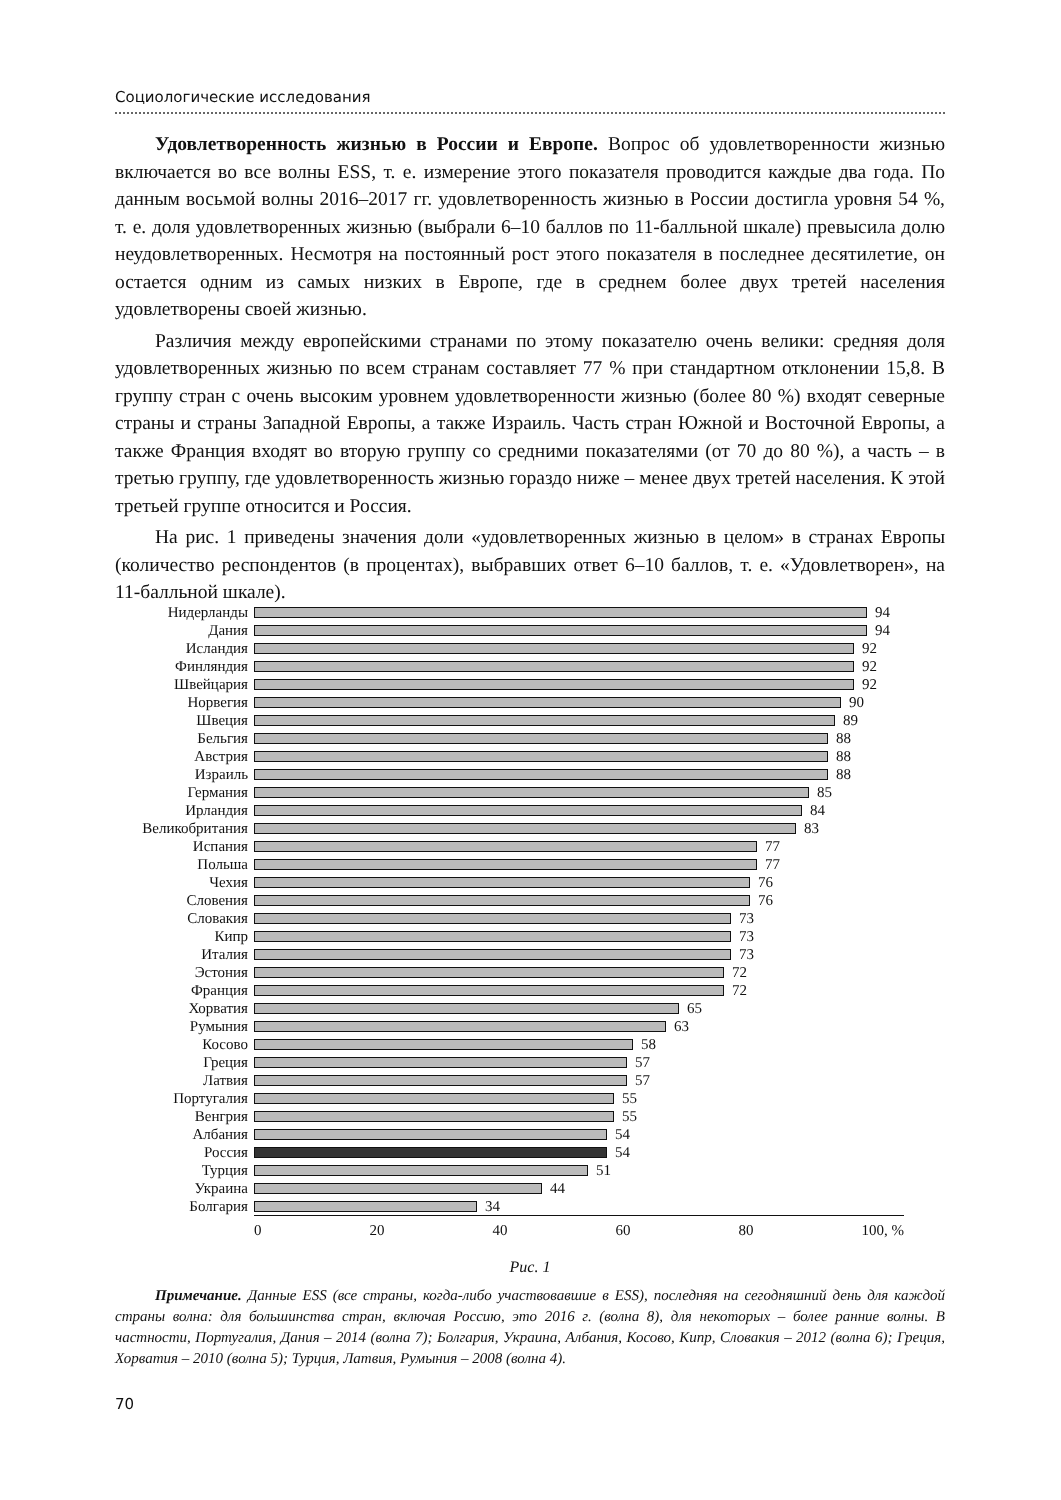Социологические исследования
Удовлетворенность жизнью в России и Европе. Вопрос об удовлетворенности жизнью включается во все волны ESS, т. е. измерение этого показателя проводится каждые два года. По данным восьмой волны 2016–2017 гг. удовлетворенность жизнью в России достигла уровня 54 %, т. е. доля удовлетворенных жизнью (выбрали 6–10 баллов по 11-балльной шкале) превысила долю неудовлетворенных. Несмотря на постоянный рост этого показателя в последнее десятилетие, он остается одним из самых низких в Европе, где в среднем более двух третей населения удовлетворены своей жизнью.
Различия между европейскими странами по этому показателю очень велики: средняя доля удовлетворенных жизнью по всем странам составляет 77 % при стандартном отклонении 15,8. В группу стран с очень высоким уровнем удовлетворенности жизнью (более 80 %) входят северные страны и страны Западной Европы, а также Израиль. Часть стран Южной и Восточной Европы, а также Франция входят во вторую группу со средними показателями (от 70 до 80 %), а часть – в третью группу, где удовлетворенность жизнью гораздо ниже – менее двух третей населения. К этой третьей группе относится и Россия.
На рис. 1 приведены значения доли «удовлетворенных жизнью в целом» в странах Европы (количество респондентов (в процентах), выбравших ответ 6–10 баллов, т. е. «Удовлетворен», на 11-балльной шкале).
Нидерланды 94
Дания 94
Исландия 92
Финляндия 92
Швейцария 92
Норвегия 90
Швеция 89
Бельгия 88
Австрия 88
Израиль 88
Германия 85
Ирландия 84
Великобритания 83
Испания 77
Польша 77
Чехия 76
Словения 76
Словакия 73
Кипр 73
Италия 73
Эстония 72
Франция 72
Хорватия 65
Румыния 63
Косово 58
Греция 57
Латвия 57
Португалия 55
Венгрия 55
Албания 54
Россия 54
Турция 51
Украина 44
Болгария 34
0 20 40 60 80 100, %
Рис. 1
Примечание. Данные ESS (все страны, когда-либо участвовавшие в ESS), последняя на сегодняшний день для каждой страны волна: для большинства стран, включая Россию, это 2016 г. (волна 8), для некоторых – более ранние волны. В частности, Португалия, Дания – 2014 (волна 7); Болгария, Украина, Албания, Косово, Кипр, Словакия – 2012 (волна 6); Греция, Хорватия – 2010 (волна 5); Турция, Латвия, Румыния – 2008 (волна 4).
70